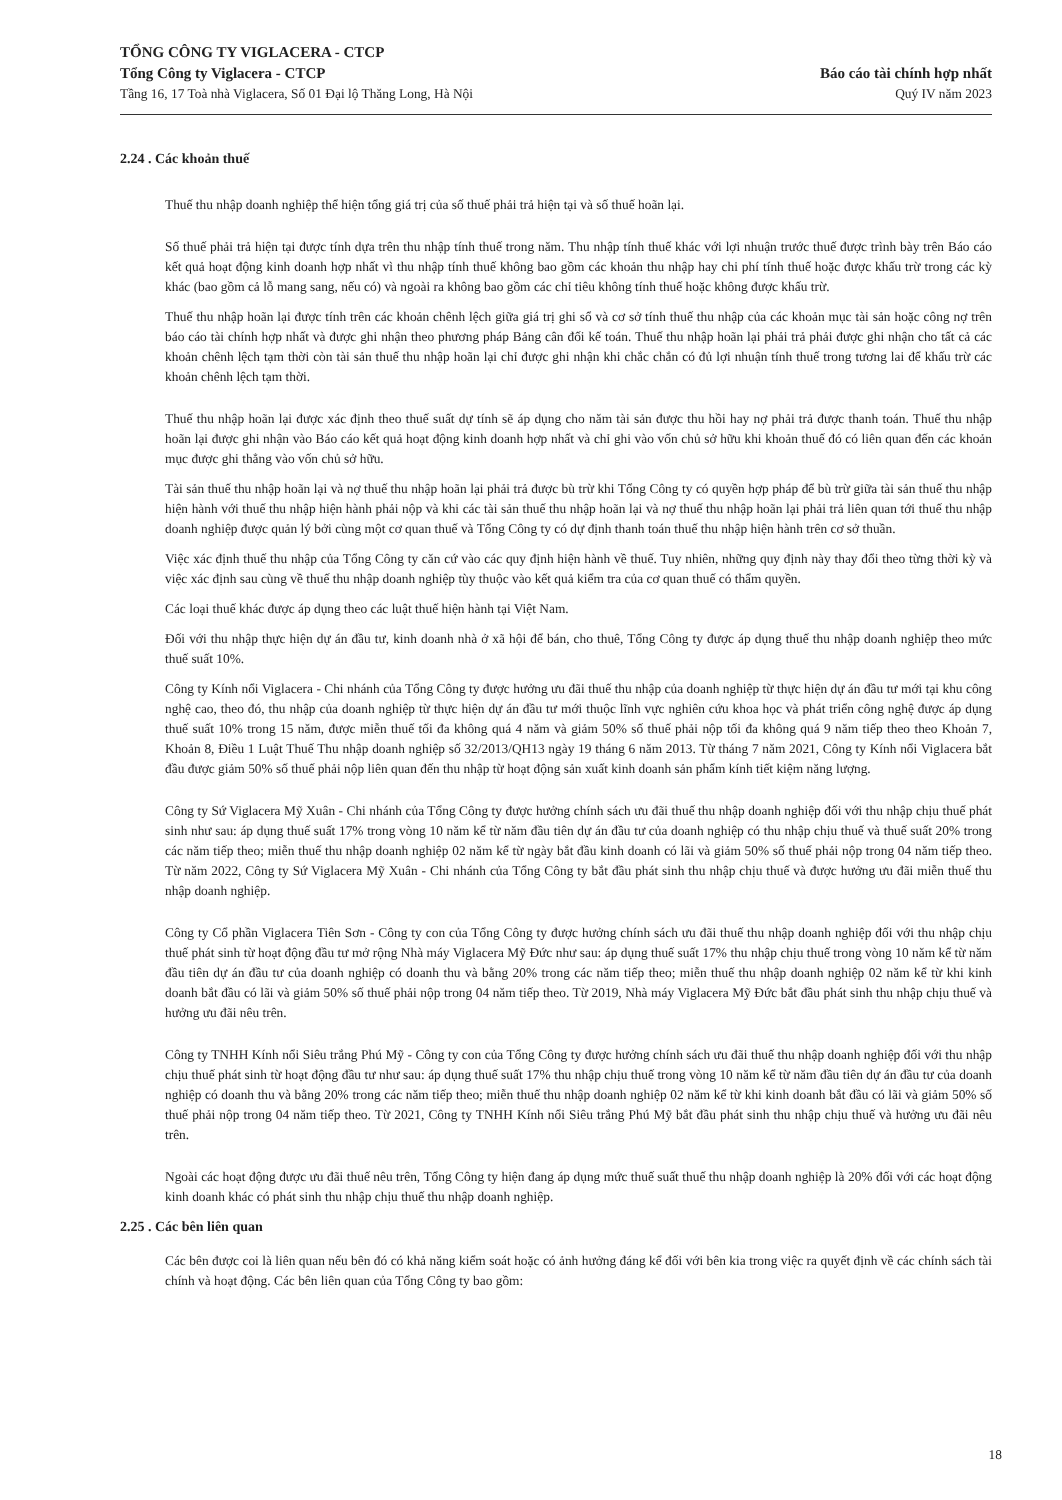TỔNG CÔNG TY VIGLACERA - CTCP
Tổng Công ty Viglacera - CTCP
Tầng 16, 17 Toà nhà Viglacera, Số 01 Đại lộ Thăng Long, Hà Nội
Báo cáo tài chính hợp nhất
Quý IV năm 2023
2.24 . Các khoản thuế
Thuế thu nhập doanh nghiệp thể hiện tổng giá trị của số thuế phải trả hiện tại và số thuế hoãn lại.
Số thuế phải trả hiện tại được tính dựa trên thu nhập tính thuế trong năm. Thu nhập tính thuế khác với lợi nhuận trước thuế được trình bày trên Báo cáo kết quả hoạt động kinh doanh hợp nhất vì thu nhập tính thuế không bao gồm các khoản thu nhập hay chi phí tính thuế hoặc được khấu trừ trong các kỳ khác (bao gồm cả lỗ mang sang, nếu có) và ngoài ra không bao gồm các chỉ tiêu không tính thuế hoặc không được khấu trừ.
Thuế thu nhập hoãn lại được tính trên các khoản chênh lệch giữa giá trị ghi sổ và cơ sở tính thuế thu nhập của các khoản mục tài sản hoặc công nợ trên báo cáo tài chính hợp nhất và được ghi nhận theo phương pháp Bảng cân đối kế toán. Thuế thu nhập hoãn lại phải trả phải được ghi nhận cho tất cả các khoản chênh lệch tạm thời còn tài sản thuế thu nhập hoãn lại chỉ được ghi nhận khi chắc chắn có đủ lợi nhuận tính thuế trong tương lai để khấu trừ các khoản chênh lệch tạm thời.
Thuế thu nhập hoãn lại được xác định theo thuế suất dự tính sẽ áp dụng cho năm tài sản được thu hồi hay nợ phải trả được thanh toán. Thuế thu nhập hoãn lại được ghi nhận vào Báo cáo kết quả hoạt động kinh doanh hợp nhất và chỉ ghi vào vốn chủ sở hữu khi khoản thuế đó có liên quan đến các khoản mục được ghi thẳng vào vốn chủ sở hữu.
Tài sản thuế thu nhập hoãn lại và nợ thuế thu nhập hoãn lại phải trả được bù trừ khi Tổng Công ty có quyền hợp pháp để bù trừ giữa tài sản thuế thu nhập hiện hành với thuế thu nhập hiện hành phải nộp và khi các tài sản thuế thu nhập hoãn lại và nợ thuế thu nhập hoãn lại phải trả liên quan tới thuế thu nhập doanh nghiệp được quản lý bởi cùng một cơ quan thuế và Tổng Công ty có dự định thanh toán thuế thu nhập hiện hành trên cơ sở thuần.
Việc xác định thuế thu nhập của Tổng Công ty căn cứ vào các quy định hiện hành về thuế. Tuy nhiên, những quy định này thay đổi theo từng thời kỳ và việc xác định sau cùng về thuế thu nhập doanh nghiệp tùy thuộc vào kết quả kiểm tra của cơ quan thuế có thẩm quyền.
Các loại thuế khác được áp dụng theo các luật thuế hiện hành tại Việt Nam.
Đối với thu nhập thực hiện dự án đầu tư, kinh doanh nhà ở xã hội để bán, cho thuê, Tổng Công ty được áp dụng thuế thu nhập doanh nghiệp theo mức thuế suất 10%.
Công ty Kính nổi Viglacera - Chi nhánh của Tổng Công ty được hưởng ưu đãi thuế thu nhập của doanh nghiệp từ thực hiện dự án đầu tư mới tại khu công nghệ cao, theo đó, thu nhập của doanh nghiệp từ thực hiện dự án đầu tư mới thuộc lĩnh vực nghiên cứu khoa học và phát triển công nghệ được áp dụng thuế suất 10% trong 15 năm, được miễn thuế tối đa không quá 4 năm và giảm 50% số thuế phải nộp tối đa không quá 9 năm tiếp theo theo Khoản 7, Khoản 8, Điều 1 Luật Thuế Thu nhập doanh nghiệp số 32/2013/QH13 ngày 19 tháng 6 năm 2013. Từ tháng 7 năm 2021, Công ty Kính nổi Viglacera bắt đầu được giảm 50% số thuế phải nộp liên quan đến thu nhập từ hoạt động sản xuất kinh doanh sản phẩm kính tiết kiệm năng lượng.
Công ty Sứ Viglacera Mỹ Xuân - Chi nhánh của Tổng Công ty được hưởng chính sách ưu đãi thuế thu nhập doanh nghiệp đối với thu nhập chịu thuế phát sinh như sau: áp dụng thuế suất 17% trong vòng 10 năm kể từ năm đầu tiên dự án đầu tư của doanh nghiệp có thu nhập chịu thuế và thuế suất 20% trong các năm tiếp theo; miễn thuế thu nhập doanh nghiệp 02 năm kể từ ngày bắt đầu kinh doanh có lãi và giảm 50% số thuế phải nộp trong 04 năm tiếp theo. Từ năm 2022, Công ty Sứ Viglacera Mỹ Xuân - Chi nhánh của Tổng Công ty bắt đầu phát sinh thu nhập chịu thuế và được hưởng ưu đãi miễn thuế thu nhập doanh nghiệp.
Công ty Cổ phần Viglacera Tiên Sơn - Công ty con của Tổng Công ty được hưởng chính sách ưu đãi thuế thu nhập doanh nghiệp đối với thu nhập chịu thuế phát sinh từ hoạt động đầu tư mở rộng Nhà máy Viglacera Mỹ Đức như sau: áp dụng thuế suất 17% thu nhập chịu thuế trong vòng 10 năm kể từ năm đầu tiên dự án đầu tư của doanh nghiệp có doanh thu và bằng 20% trong các năm tiếp theo; miễn thuế thu nhập doanh nghiệp 02 năm kể từ khi kinh doanh bắt đầu có lãi và giảm 50% số thuế phải nộp trong 04 năm tiếp theo. Từ 2019, Nhà máy Viglacera Mỹ Đức bắt đầu phát sinh thu nhập chịu thuế và hưởng ưu đãi nêu trên.
Công ty TNHH Kính nổi Siêu trắng Phú Mỹ - Công ty con của Tổng Công ty được hưởng chính sách ưu đãi thuế thu nhập doanh nghiệp đối với thu nhập chịu thuế phát sinh từ hoạt động đầu tư như sau: áp dụng thuế suất 17% thu nhập chịu thuế trong vòng 10 năm kể từ năm đầu tiên dự án đầu tư của doanh nghiệp có doanh thu và bằng 20% trong các năm tiếp theo; miễn thuế thu nhập doanh nghiệp 02 năm kể từ khi kinh doanh bắt đầu có lãi và giảm 50% số thuế phải nộp trong 04 năm tiếp theo. Từ 2021, Công ty TNHH Kính nổi Siêu trắng Phú Mỹ bắt đầu phát sinh thu nhập chịu thuế và hưởng ưu đãi nêu trên.
Ngoài các hoạt động được ưu đãi thuế nêu trên, Tổng Công ty hiện đang áp dụng mức thuế suất thuế thu nhập doanh nghiệp là 20% đối với các hoạt động kinh doanh khác có phát sinh thu nhập chịu thuế thu nhập doanh nghiệp.
2.25 . Các bên liên quan
Các bên được coi là liên quan nếu bên đó có khả năng kiểm soát hoặc có ảnh hưởng đáng kể đối với bên kia trong việc ra quyết định về các chính sách tài chính và hoạt động. Các bên liên quan của Tổng Công ty bao gồm:
18